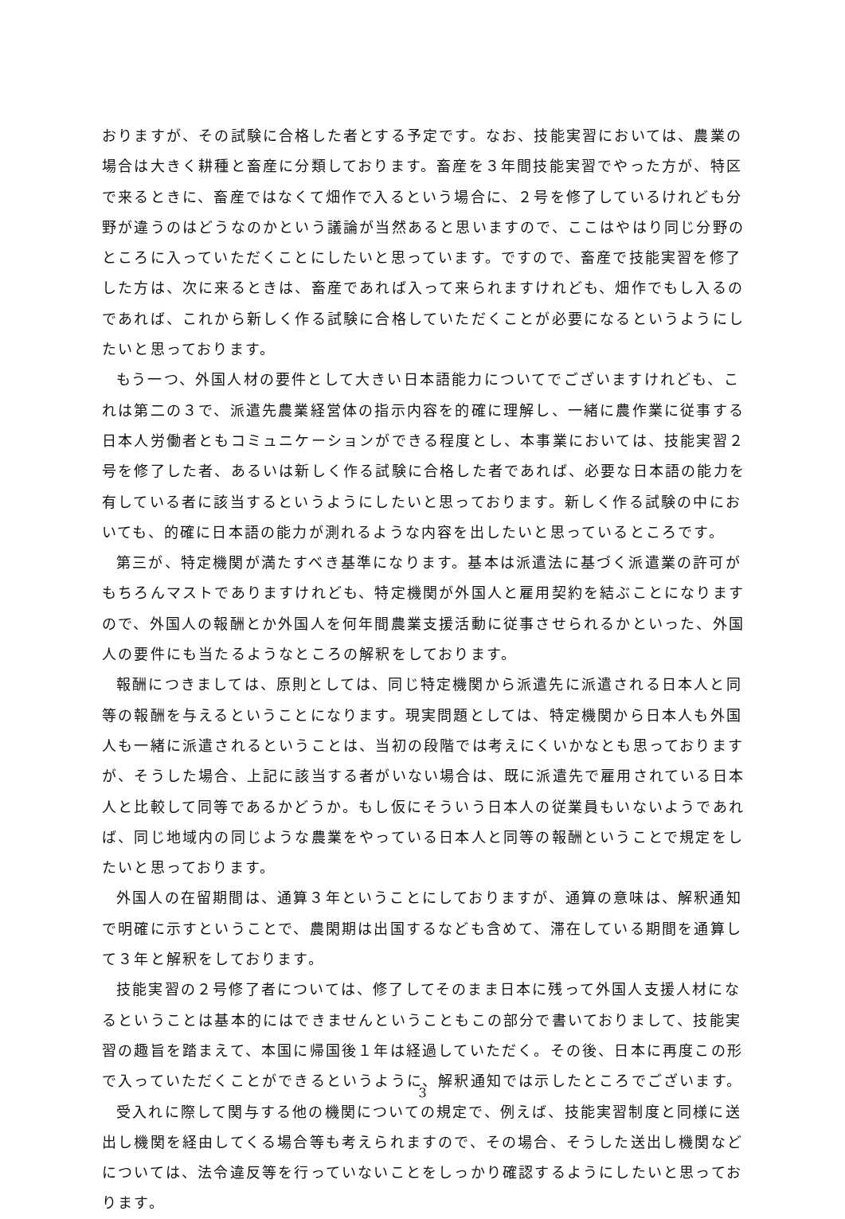おりますが、その試験に合格した者とする予定です。なお、技能実習においては、農業の場合は大きく耕種と畜産に分類しております。畜産を３年間技能実習でやった方が、特区で来るときに、畜産ではなくて畑作で入るという場合に、２号を修了しているけれども分野が違うのはどうなのかという議論が当然あると思いますので、ここはやはり同じ分野のところに入っていただくことにしたいと思っています。ですので、畜産で技能実習を修了した方は、次に来るときは、畜産であれば入って来られますけれども、畑作でもし入るのであれば、これから新しく作る試験に合格していただくことが必要になるというようにしたいと思っております。
もう一つ、外国人材の要件として大きい日本語能力についてでございますけれども、これは第二の３で、派遣先農業経営体の指示内容を的確に理解し、一緒に農作業に従事する日本人労働者ともコミュニケーションができる程度とし、本事業においては、技能実習２号を修了した者、あるいは新しく作る試験に合格した者であれば、必要な日本語の能力を有している者に該当するというようにしたいと思っております。新しく作る試験の中においても、的確に日本語の能力が測れるような内容を出したいと思っているところです。
第三が、特定機関が満たすべき基準になります。基本は派遣法に基づく派遣業の許可がもちろんマストでありますけれども、特定機関が外国人と雇用契約を結ぶことになりますので、外国人の報酬とか外国人を何年間農業支援活動に従事させられるかといった、外国人の要件にも当たるようなところの解釈をしております。
報酬につきましては、原則としては、同じ特定機関から派遣先に派遣される日本人と同等の報酬を与えるということになります。現実問題としては、特定機関から日本人も外国人も一緒に派遣されるということは、当初の段階では考えにくいかなとも思っておりますが、そうした場合、上記に該当する者がいない場合は、既に派遣先で雇用されている日本人と比較して同等であるかどうか。もし仮にそういう日本人の従業員もいないようであれば、同じ地域内の同じような農業をやっている日本人と同等の報酬ということで規定をしたいと思っております。
外国人の在留期間は、通算３年ということにしておりますが、通算の意味は、解釈通知で明確に示すということで、農閑期は出国するなども含めて、滞在している期間を通算して３年と解釈をしております。
技能実習の２号修了者については、修了してそのまま日本に残って外国人支援人材になるということは基本的にはできませんということもこの部分で書いておりまして、技能実習の趣旨を踏まえて、本国に帰国後１年は経過していただく。その後、日本に再度この形で入っていただくことができるというように、解釈通知では示したところでございます。
受入れに際して関与する他の機関についての規定で、例えば、技能実習制度と同様に送出し機関を経由してくる場合等も考えられますので、その場合、そうした送出し機関などについては、法令違反等を行っていないことをしっかり確認するようにしたいと思っております。
3